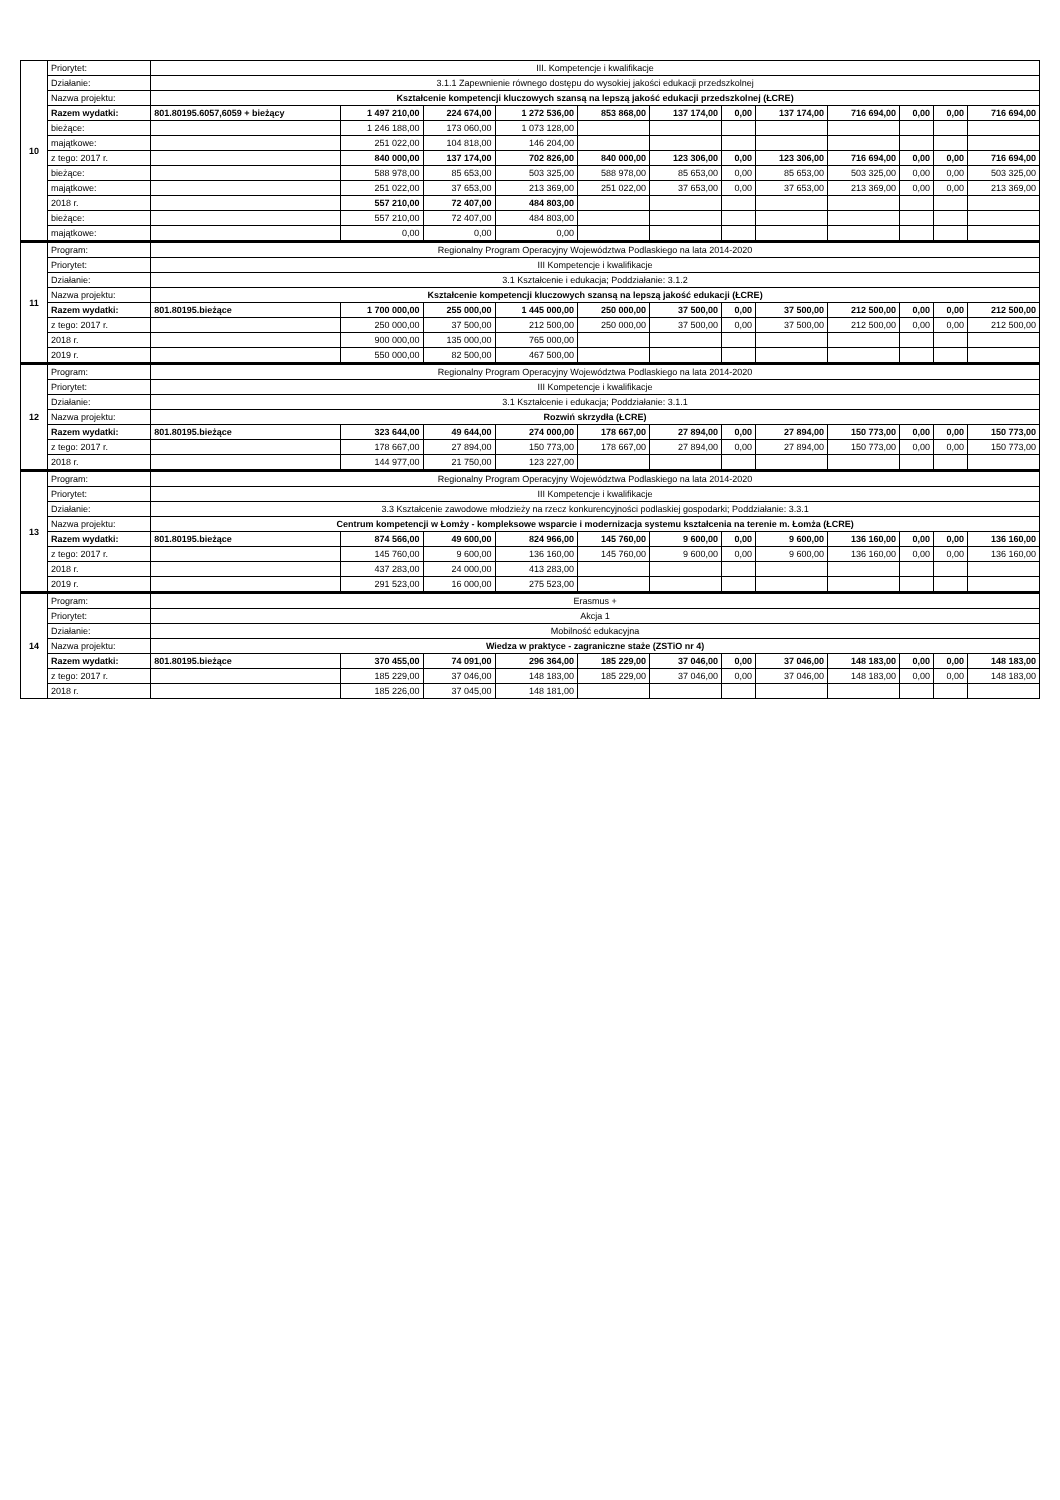| 10 | Priorytet: | III. Kompetencje i kwalifikacje | | | | | | | | | | | |
| | Działanie: | 3.1.1 Zapewnienie równego dostępu do wysokiej jakości edukacji przedszkolnej | | | | | | | | | | | |
| | Nazwa projektu: | Kształcenie kompetencji kluczowych szansą na lepszą jakość edukacji przedszkolnej (ŁCRE) | | | | | | | | | | | |
| | Razem wydatki: | 801.80195.6057,6059 + bieżący | 1 497 210,00 | 224 674,00 | 1 272 536,00 | 853 868,00 | 137 174,00 | 0,00 | 137 174,00 | 716 694,00 | 0,00 | 0,00 | 716 694,00 |
| | bieżące: | | 1 246 188,00 | 173 060,00 | 1 073 128,00 | | | | | | | | |
| | majątkowe: | | 251 022,00 | 104 818,00 | 146 204,00 | | | | | | | | |
| | z tego: 2017 r. | | 840 000,00 | 137 174,00 | 702 826,00 | 840 000,00 | 123 306,00 | 0,00 | 123 306,00 | 716 694,00 | 0,00 | 0,00 | 716 694,00 |
| | bieżące: | | 588 978,00 | 85 653,00 | 503 325,00 | 588 978,00 | 85 653,00 | 0,00 | 85 653,00 | 503 325,00 | 0,00 | 0,00 | 503 325,00 |
| | majątkowe: | | 251 022,00 | 37 653,00 | 213 369,00 | 251 022,00 | 37 653,00 | 0,00 | 37 653,00 | 213 369,00 | 0,00 | 0,00 | 213 369,00 |
| | 2018 r. | | 557 210,00 | 72 407,00 | 484 803,00 | | | | | | | | |
| | bieżące: | | 557 210,00 | 72 407,00 | 484 803,00 | | | | | | | | |
| | majątkowe: | | 0,00 | 0,00 | 0,00 | | | | | | | | |
| 11 | Program: | Regionalny Program Operacyjny Województwa Podlaskiego na lata 2014-2020 | | | | | | | | | | | |
| | Priorytet: | III Kompetencje i kwalifikacje | | | | | | | | | | | |
| | Działanie: | 3.1 Kształcenie i edukacja; Poddziałanie: 3.1.2 | | | | | | | | | | | |
| | Nazwa projektu: | Kształcenie kompetencji kluczowych szansą na lepszą jakość edukacji (ŁCRE) | | | | | | | | | | | |
| | Razem wydatki: | 801.80195.bieżące | 1 700 000,00 | 255 000,00 | 1 445 000,00 | 250 000,00 | 37 500,00 | 0,00 | 37 500,00 | 212 500,00 | 0,00 | 0,00 | 212 500,00 |
| | z tego: 2017 r. | | 250 000,00 | 37 500,00 | 212 500,00 | 250 000,00 | 37 500,00 | 0,00 | 37 500,00 | 212 500,00 | 0,00 | 0,00 | 212 500,00 |
| | 2018 r. | | 900 000,00 | 135 000,00 | 765 000,00 | | | | | | | | |
| | 2019 r. | | 550 000,00 | 82 500,00 | 467 500,00 | | | | | | | | |
| 12 | Program: | Regionalny Program Operacyjny Województwa Podlaskiego na lata 2014-2020 | | | | | | | | | | | |
| | Priorytet: | III Kompetencje i kwalifikacje | | | | | | | | | | | |
| | Działanie: | 3.1 Kształcenie i edukacja; Poddziałanie: 3.1.1 | | | | | | | | | | | |
| | Nazwa projektu: | Rozwiń skrzydła (ŁCRE) | | | | | | | | | | | |
| | Razem wydatki: | 801.80195.bieżące | 323 644,00 | 49 644,00 | 274 000,00 | 178 667,00 | 27 894,00 | 0,00 | 27 894,00 | 150 773,00 | 0,00 | 0,00 | 150 773,00 |
| | z tego: 2017 r. | | 178 667,00 | 27 894,00 | 150 773,00 | 178 667,00 | 27 894,00 | 0,00 | 27 894,00 | 150 773,00 | 0,00 | 0,00 | 150 773,00 |
| | 2018 r. | | 144 977,00 | 21 750,00 | 123 227,00 | | | | | | | | |
| 13 | Program: | Regionalny Program Operacyjny Województwa Podlaskiego na lata 2014-2020 | | | | | | | | | | | |
| | Priorytet: | III Kompetencje i kwalifikacje | | | | | | | | | | | |
| | Działanie: | 3.3 Kształcenie zawodowe młodzieży na rzecz konkurencyjności podlaskiej gospodarki; Poddziałanie: 3.3.1 | | | | | | | | | | | |
| | Nazwa projektu: | Centrum kompetencji w Łomży - kompleksowe wsparcie i modernizacja systemu kształcenia na terenie m. Łomża (ŁCRE) | | | | | | | | | | | |
| | Razem wydatki: | 801.80195.bieżące | 874 566,00 | 49 600,00 | 824 966,00 | 145 760,00 | 9 600,00 | 0,00 | 9 600,00 | 136 160,00 | 0,00 | 0,00 | 136 160,00 |
| | z tego: 2017 r. | | 145 760,00 | 9 600,00 | 136 160,00 | 145 760,00 | 9 600,00 | 0,00 | 9 600,00 | 136 160,00 | 0,00 | 0,00 | 136 160,00 |
| | 2018 r. | | 437 283,00 | 24 000,00 | 413 283,00 | | | | | | | | |
| | 2019 r. | | 291 523,00 | 16 000,00 | 275 523,00 | | | | | | | | |
| 14 | Program: | Erasmus + | | | | | | | | | | | |
| | Priorytet: | Akcja 1 | | | | | | | | | | | |
| | Działanie: | Mobilność edukacyjna | | | | | | | | | | | |
| | Nazwa projektu: | Wiedza w praktyce - zagraniczne staże (ZSTiO nr 4) | | | | | | | | | | | |
| | Razem wydatki: | 801.80195.bieżące | 370 455,00 | 74 091,00 | 296 364,00 | 185 229,00 | 37 046,00 | 0,00 | 37 046,00 | 148 183,00 | 0,00 | 0,00 | 148 183,00 |
| | z tego: 2017 r. | | 185 229,00 | 37 046,00 | 148 183,00 | 185 229,00 | 37 046,00 | 0,00 | 37 046,00 | 148 183,00 | 0,00 | 0,00 | 148 183,00 |
| | 2018 r. | | 185 226,00 | 37 045,00 | 148 181,00 | | | | | | | | |